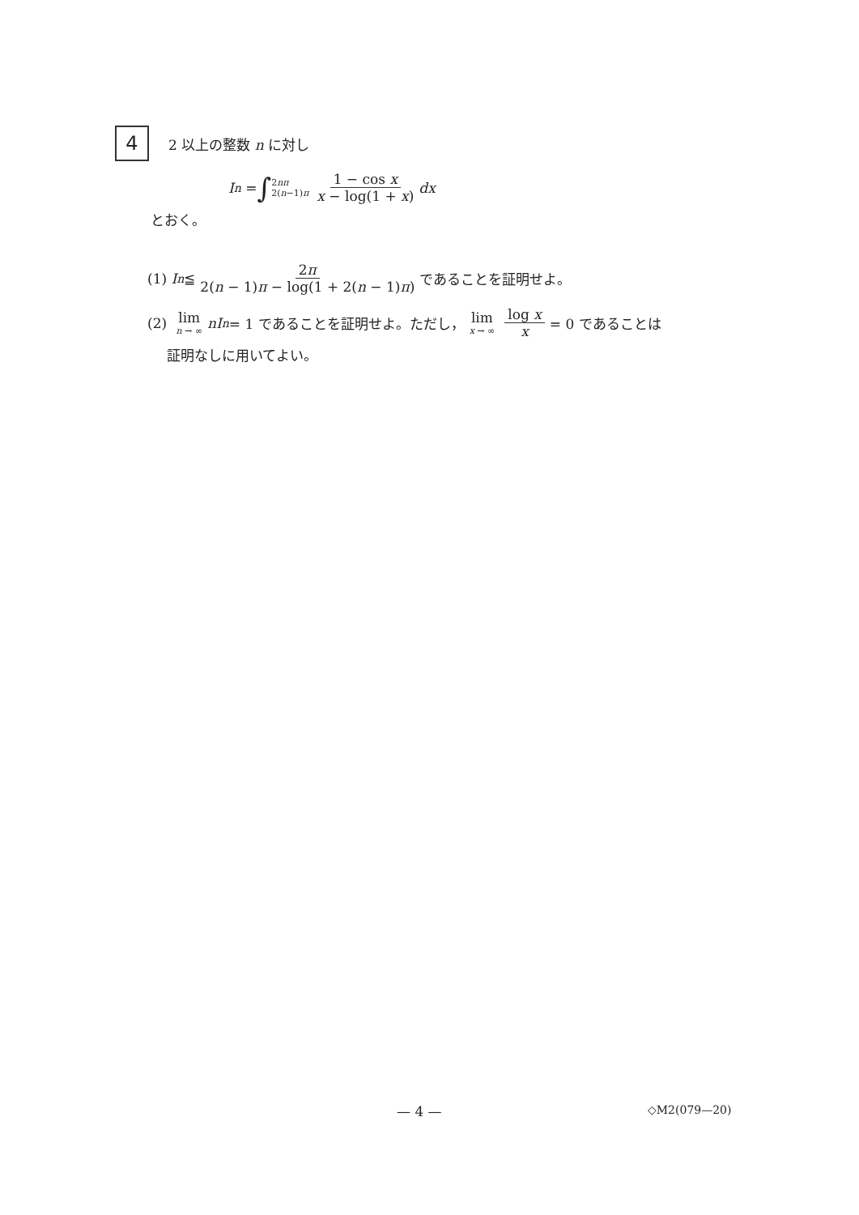4
2 以上の整数 n に対し
I<sub>n</sub> = ∫ 2nπ 2(n−1)π 1 − cos x x − log(1 + x) dx
とおく。
(1) I<sub>n</sub> ≦ 2π 2(n − 1)π − log(1 + 2(n − 1)π) であることを証明せよ。
(2) lim n → ∞ nI<sub>n</sub> = 1 であることを証明せよ。ただし， lim x → ∞ log x x = 0 であることは
証明なしに用いてよい。
— 4 — ◇M2(079—20)